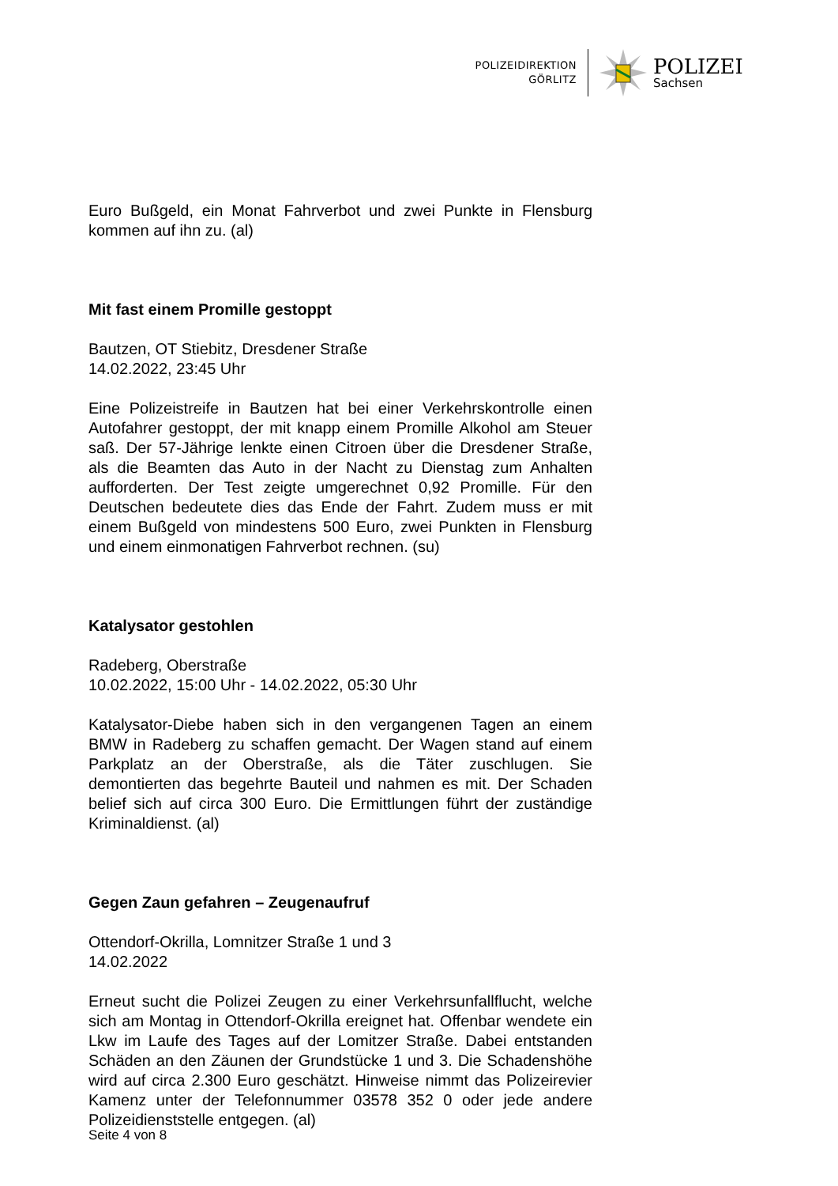POLIZEIDIREKTION
GÖRLITZ
POLIZEI
Sachsen
Euro Bußgeld, ein Monat Fahrverbot und zwei Punkte in Flensburg kommen auf ihn zu. (al)
Mit fast einem Promille gestoppt
Bautzen, OT Stiebitz, Dresdener Straße
14.02.2022, 23:45 Uhr
Eine Polizeistreife in Bautzen hat bei einer Verkehrskontrolle einen Autofahrer gestoppt, der mit knapp einem Promille Alkohol am Steuer saß. Der 57-Jährige lenkte einen Citroen über die Dresdener Straße, als die Beamten das Auto in der Nacht zu Dienstag zum Anhalten aufforderten. Der Test zeigte umgerechnet 0,92 Promille. Für den Deutschen bedeutete dies das Ende der Fahrt. Zudem muss er mit einem Bußgeld von mindestens 500 Euro, zwei Punkten in Flensburg und einem einmonatigen Fahrverbot rechnen. (su)
Katalysator gestohlen
Radeberg, Oberstraße
10.02.2022, 15:00 Uhr - 14.02.2022, 05:30 Uhr
Katalysator-Diebe haben sich in den vergangenen Tagen an einem BMW in Radeberg zu schaffen gemacht. Der Wagen stand auf einem Parkplatz an der Oberstraße, als die Täter zuschlugen. Sie demontierten das begehrte Bauteil und nahmen es mit. Der Schaden belief sich auf circa 300 Euro. Die Ermittlungen führt der zuständige Kriminaldienst. (al)
Gegen Zaun gefahren – Zeugenaufruf
Ottendorf-Okrilla, Lomnitzer Straße 1 und 3
14.02.2022
Erneut sucht die Polizei Zeugen zu einer Verkehrsunfallflucht, welche sich am Montag in Ottendorf-Okrilla ereignet hat. Offenbar wendete ein Lkw im Laufe des Tages auf der Lomitzer Straße. Dabei entstanden Schäden an den Zäunen der Grundstücke 1 und 3. Die Schadenshöhe wird auf circa 2.300 Euro geschätzt. Hinweise nimmt das Polizeirevier Kamenz unter der Telefonnummer 03578 352 0 oder jede andere Polizeidienststelle entgegen. (al)
Seite 4 von 8